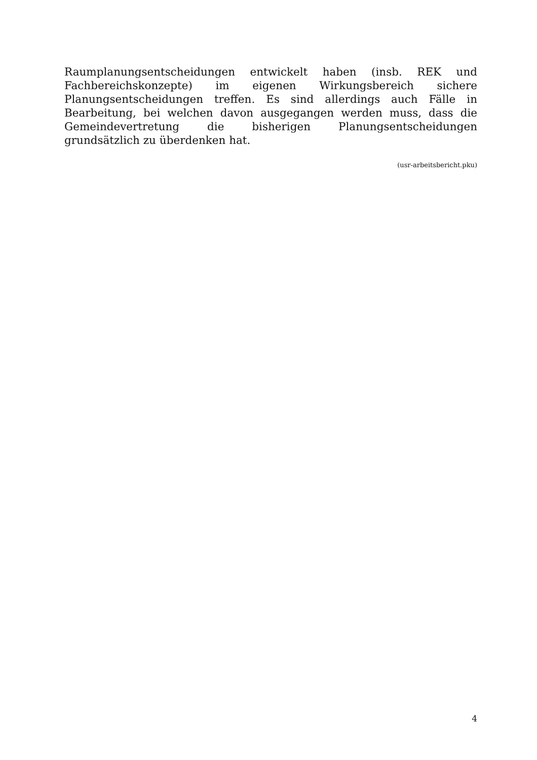Raumplanungsentscheidungen entwickelt haben (insb. REK und Fachbereichskonzepte) im eigenen Wirkungsbereich sichere Planungsentscheidungen treffen. Es sind allerdings auch Fälle in Bearbeitung, bei welchen davon ausgegangen werden muss, dass die Gemeindevertretung die bisherigen Planungsentscheidungen grundsätzlich zu überdenken hat.
(usr-arbeitsbericht.pku)
4